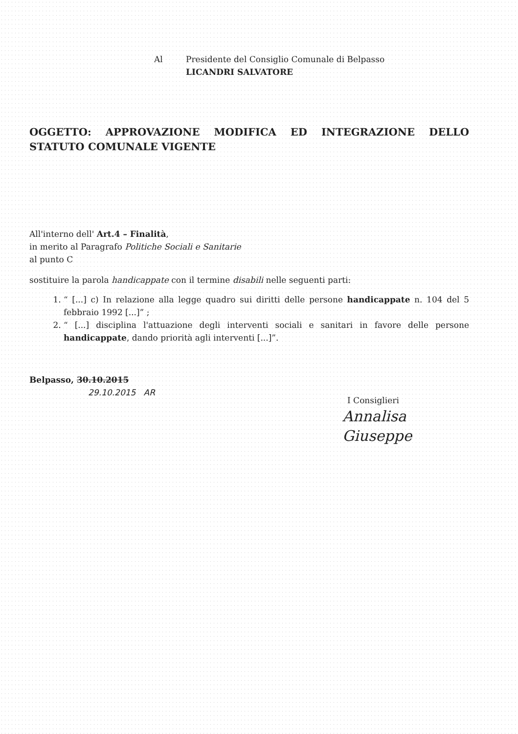Al Presidente del Consiglio Comunale di Belpasso
LICANDRI SALVATORE
OGGETTO: APPROVAZIONE MODIFICA ED INTEGRAZIONE DELLO STATUTO COMUNALE VIGENTE
All'interno dell' Art.4 – Finalità,
in merito al Paragrafo Politiche Sociali e Sanitarie
al punto C
sostituire la parola handicappate con il termine disabili nelle seguenti parti:
1. “ [...] c) In relazione alla legge quadro sui diritti delle persone handicappate n. 104 del 5 febbraio 1992 [...]” ;
2. “ [...] disciplina l'attuazione degli interventi sociali e sanitari in favore delle persone handicappate, dando priorità agli interventi [...]”.
Belpasso, 30.10.2015
29.10.2015 AR
I Consiglieri
Annalisa
Giuseppe